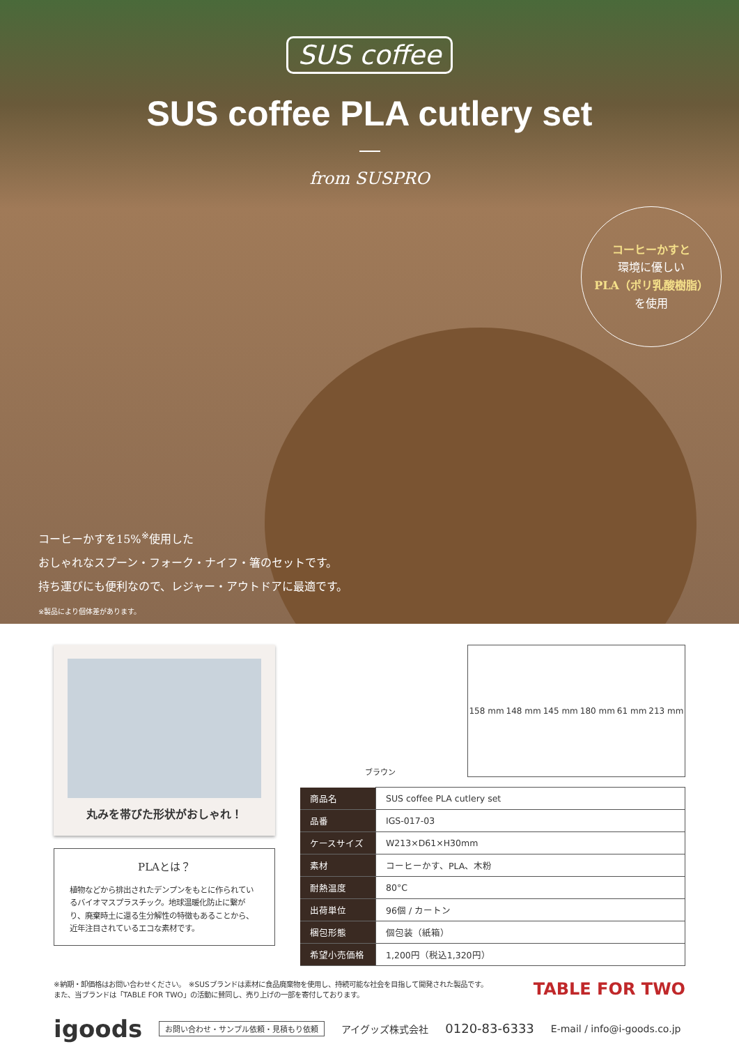SUS coffee
SUS coffee PLA cutlery set
from SUSPRO
コーヒーかすと
環境に優しい
PLA（ポリ乳酸樹脂）
を使用
コーヒーかすを15%<sup>※</sup>使用した
おしゃれなスプーン・フォーク・ナイフ・箸のセットです。
持ち運びにも便利なので、レジャー・アウトドアに最適です。
※製品により個体差があります。
丸みを帯びた形状がおしゃれ！
PLAとは？
植物などから排出されたデンプンをもとに作られているバイオマスプラスチック。地球温暖化防止に繋がり、廃棄時土に還る生分解性の特徴もあることから、近年注目されているエコな素材です。
ブラウン 158 mm 148 mm 145 mm 180 mm 61 mm 213 mm
| 商品名 | SUS coffee PLA cutlery set |
| 品番 | IGS-017-03 |
| ケースサイズ | W213×D61×H30mm |
| 素材 | コーヒーかす、PLA、木粉 |
| 耐熱温度 | 80°C |
| 出荷単位 | 96個 / カートン |
| 梱包形態 | 個包装（紙箱） |
| 希望小売価格 | 1,200円（税込1,320円） |
※納期・卸価格はお問い合わせください。　※SUSブランドは素材に食品廃棄物を使用し、持続可能な社会を目指して開発された製品です。
また、当ブランドは「TABLE FOR TWO」の活動に賛同し、売り上げの一部を寄付しております。
TABLE FOR TWO
igoods お問い合わせ・サンプル依頼・見積もり依頼 アイグッズ株式会社 0120-83-6333 E-mail / info@i-goods.co.jp